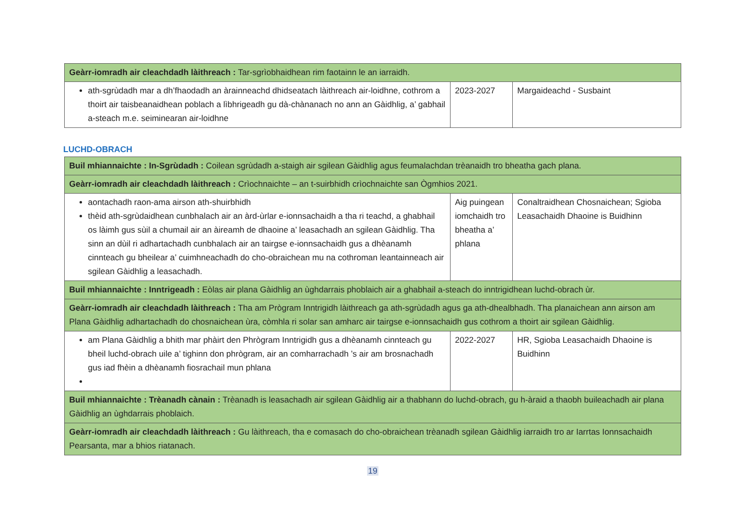| Geàrr-iomradh air cleachdadh làithreach : Tar-sgrìobhaidhean rim faotainn le an iarraidh. | | |
| ath-sgrùdadh mar a dh’fhaodadh an àrainneachd dhidseatach làithreach air-loidhne, cothrom a thoirt air taisbeanaidhean poblach a lìbhrigeadh gu dà-chànanach no ann an Gàidhlig, a’ gabhail a-steach m.e. seiminearan air-loidhne | 2023-2027 | Margaideachd - Susbaint |
LUCHD-OBRACH
| Buil mhiannaichte : In-Sgrùdadh : Coilean sgrùdadh a-staigh air sgilean Gàidhlig agus feumalachdan trèanaidh tro bheatha gach plana. | | |
| Geàrr-iomradh air cleachdadh làithreach : Crìochnaichte – an t-suirbhidh crìochnaichte san Ògmhios 2021. | | |
| aontachadh raon-ama airson ath-shuirbhidh thèid ath-sgrùdaidhean cunbhalach air an àrd-ùrlar e-ionnsachaidh a tha ri teachd, a ghabhail os làimh gus sùil a chumail air an àireamh de dhaoine a’ leasachadh an sgilean Gàidhlig. Tha sinn an dùil ri adhartachadh cunbhalach air an tairgse e-ionnsachaidh gus a dhèanamh cinnteach gu bheilear a’ cuimhneachadh do cho-obraichean mu na cothroman leantainneach air sgilean Gàidhlig a leasachadh. | Aig puingean iomchaidh tro bheatha a’ phlana | Conaltraidhean Chosnaichean; Sgioba Leasachaidh Dhaoine is Buidhinn |
| Buil mhiannaichte : Inntrigeadh : Eòlas air plana Gàidhlig an ùghdarrais phoblaich air a ghabhail a-steach do inntrigidhean luchd-obrach ùr. | | |
| Geàrr-iomradh air cleachdadh làithreach : Tha am Prògram Inntrigidh làithreach ga ath-sgrùdadh agus ga ath-dhealbhadh. Tha planaichean ann airson am Plana Gàidhlig adhartachadh do chosnaichean ùra, còmhla ri solar san amharc air tairgse e-ionnsachaidh gus cothrom a thoirt air sgilean Gàidhlig. | | |
| am Plana Gàidhlig a bhith mar phàirt den Phrògram Inntrigidh gus a dhèanamh cinnteach gu bheil luchd-obrach uile a’ tighinn don phrògram, air an comharrachadh ’s air am brosnachadh gus iad fhèin a dhèanamh fiosrachail mun phlana | 2022-2027 | HR, Sgioba Leasachaidh Dhaoine is Buidhinn |
| Buil mhiannaichte : Trèanadh cànain : Trèanadh is leasachadh air sgilean Gàidhlig air a thabhann do luchd-obrach, gu h-àraid a thaobh buileachadh air plana Gàidhlig an ùghdarrais phoblaich. | | |
| Geàrr-iomradh air cleachdadh làithreach : Gu làithreach, tha e comasach do cho-obraichean trèanadh sgilean Gàidhlig iarraidh tro ar Iarrtas Ionnsachaidh Pearsanta, mar a bhios riatanach. | | |
19